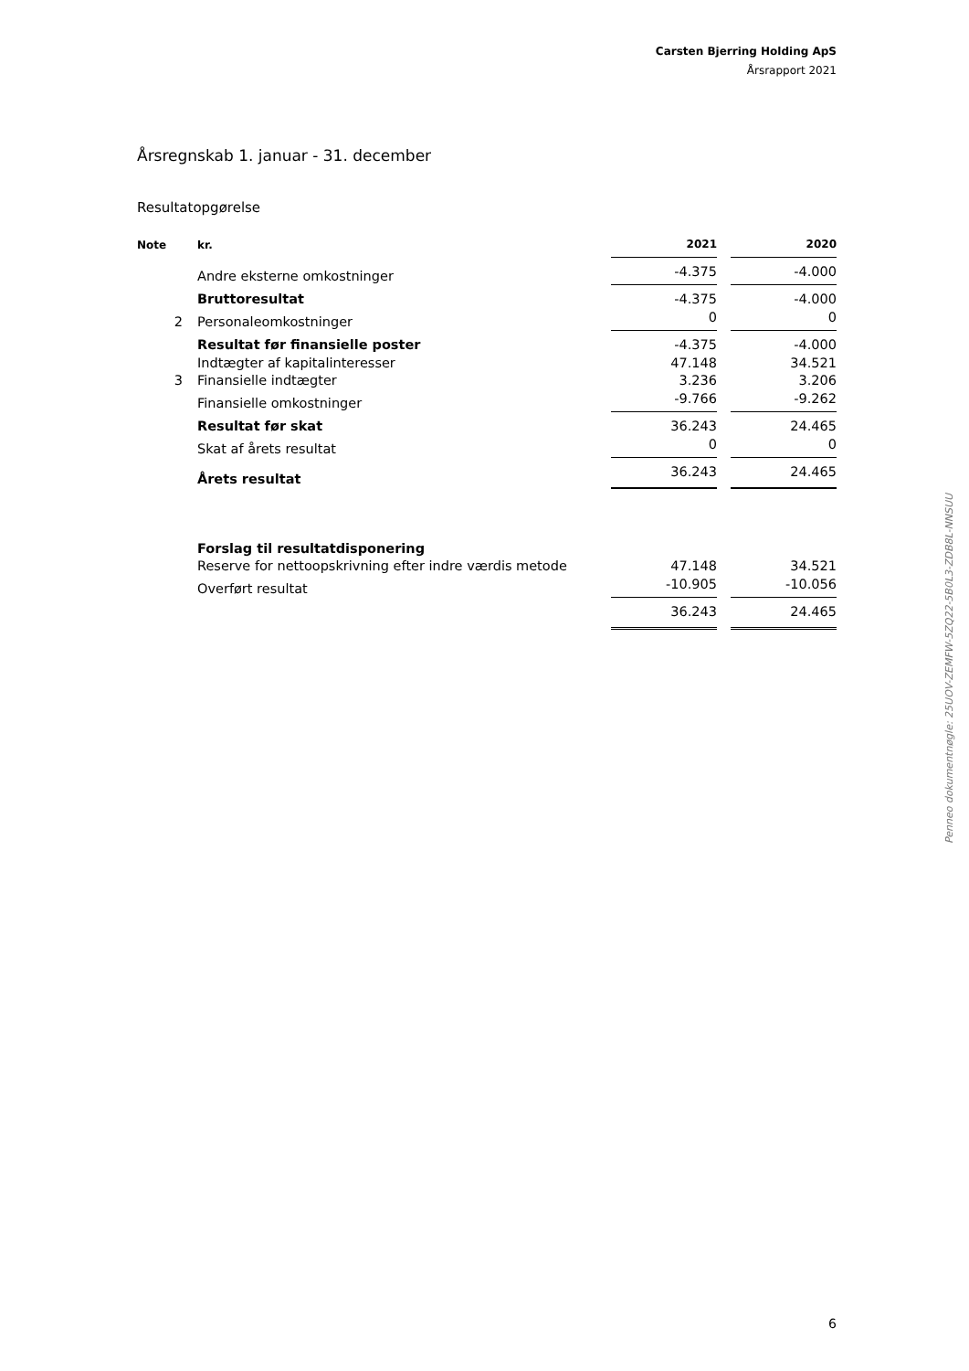Carsten Bjerring Holding ApS
Årsrapport 2021
Årsregnskab 1. januar - 31. december
Resultatopgørelse
| Note | kr. | 2021 | | 2020 |
| | Andre eksterne omkostninger | -4.375 | | -4.000 |
| | Bruttoresultat | -4.375 | | -4.000 |
| 2 | Personaleomkostninger | 0 | | 0 |
| | Resultat før finansielle poster | -4.375 | | -4.000 |
| | Indtægter af kapitalinteresser | 47.148 | | 34.521 |
| 3 | Finansielle indtægter | 3.236 | | 3.206 |
| | Finansielle omkostninger | -9.766 | | -9.262 |
| | Resultat før skat | 36.243 | | 24.465 |
| | Skat af årets resultat | 0 | | 0 |
| | Årets resultat | 36.243 | | 24.465 |
| | Forslag til resultatdisponering | | | |
| | Reserve for nettoopskrivning efter indre værdis metode | 47.148 | | 34.521 |
| | Overført resultat | -10.905 | | -10.056 |
| | | 36.243 | | 24.465 |
Penneo dokumentnøgle: 25UOV-ZEMFW-5ZQ22-5B0L3-ZDB8L-NNSUU
6